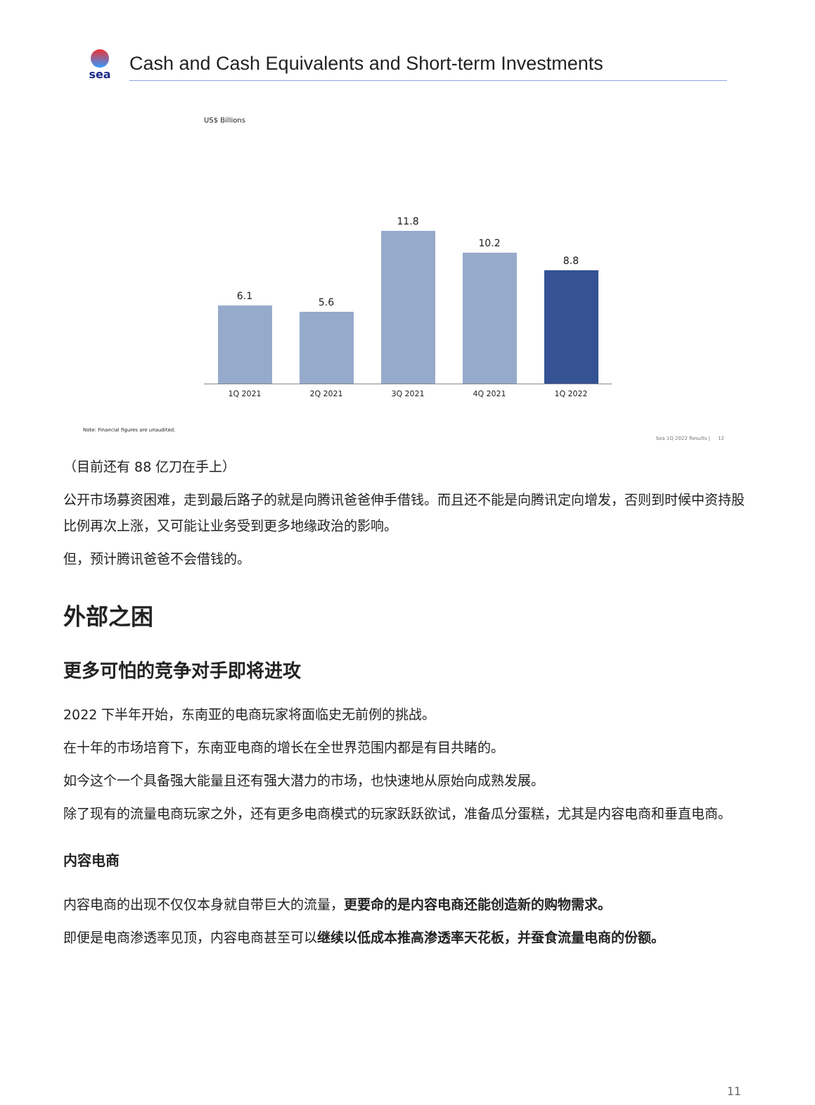sea
Cash and Cash Equivalents and Short-term Investments
US$ Billions
6.1
5.6
11.8
10.2
8.8
1Q 2021 2Q 2021 3Q 2021 4Q 2021 1Q 2022
Note: Financial figures are unaudited.
Sea 1Q 2022 Results | 12
（目前还有 88 亿刀在手上）
公开市场募资困难，走到最后路子的就是向腾讯爸爸伸手借钱。而且还不能是向腾讯定向增发，否则到时候中资持股比例再次上涨，又可能让业务受到更多地缘政治的影响。
但，预计腾讯爸爸不会借钱的。
外部之困
更多可怕的竞争对手即将进攻
2022 下半年开始，东南亚的电商玩家将面临史无前例的挑战。
在十年的市场培育下，东南亚电商的增长在全世界范围内都是有目共睹的。
如今这个一个具备强大能量且还有强大潜力的市场，也快速地从原始向成熟发展。
除了现有的流量电商玩家之外，还有更多电商模式的玩家跃跃欲试，准备瓜分蛋糕，尤其是内容电商和垂直电商。
内容电商
内容电商的出现不仅仅本身就自带巨大的流量，更要命的是内容电商还能创造新的购物需求。
即便是电商渗透率见顶，内容电商甚至可以继续以低成本推高渗透率天花板，并蚕食流量电商的份额。
11